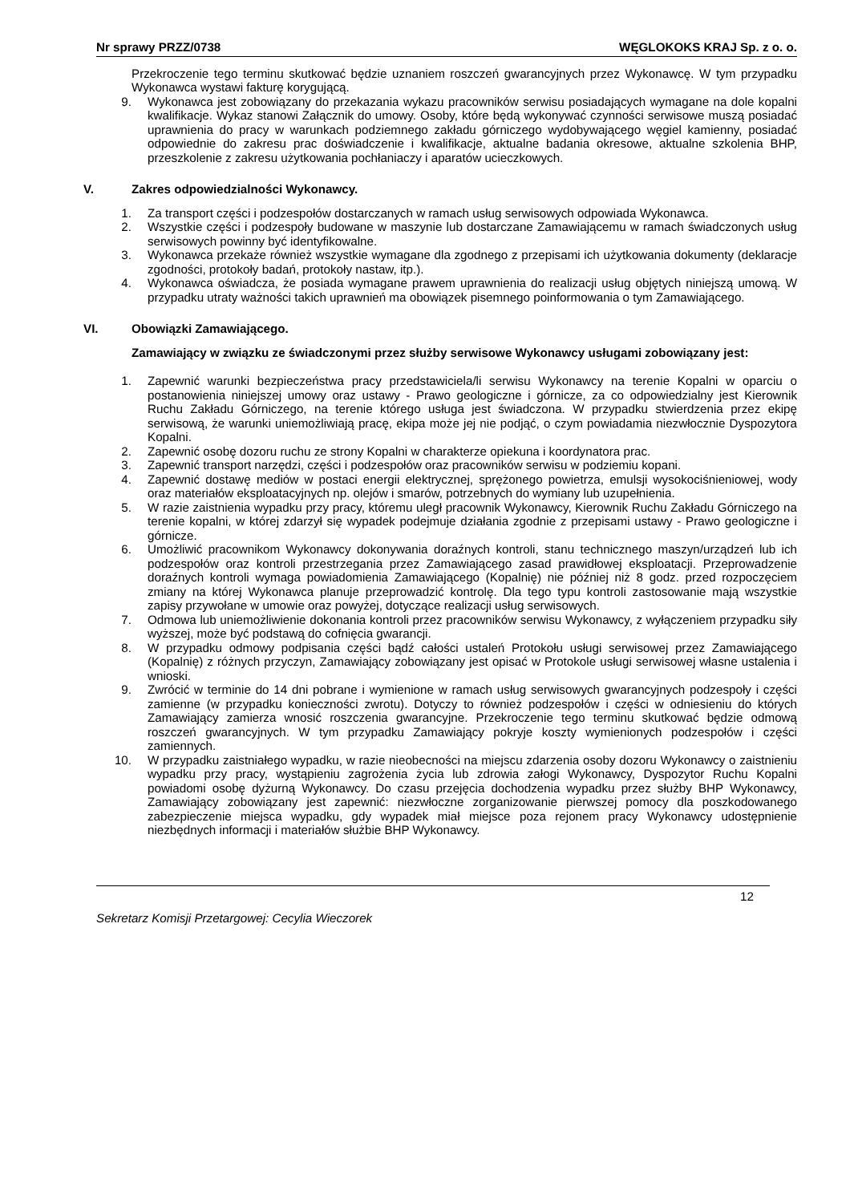Nr sprawy PRZZ/0738 WĘGLOKOKS KRAJ Sp. z o. o.
Przekroczenie tego terminu skutkować będzie uznaniem roszczeń gwarancyjnych przez Wykonawcę. W tym przypadku Wykonawca wystawi fakturę korygującą.
9. Wykonawca jest zobowiązany do przekazania wykazu pracowników serwisu posiadających wymagane na dole kopalni kwalifikacje. Wykaz stanowi Załącznik do umowy. Osoby, które będą wykonywać czynności serwisowe muszą posiadać uprawnienia do pracy w warunkach podziemnego zakładu górniczego wydobywającego węgiel kamienny, posiadać odpowiednie do zakresu prac doświadczenie i kwalifikacje, aktualne badania okresowe, aktualne szkolenia BHP, przeszkolenie z zakresu użytkowania pochłaniaczy i aparatów ucieczkowych.
V. Zakres odpowiedzialności Wykonawcy.
1. Za transport części i podzespołów dostarczanych w ramach usług serwisowych odpowiada Wykonawca.
2. Wszystkie części i podzespoły budowane w maszynie lub dostarczane Zamawiającemu w ramach świadczonych usług serwisowych powinny być identyfikowalne.
3. Wykonawca przekaże również wszystkie wymagane dla zgodnego z przepisami ich użytkowania dokumenty (deklaracje zgodności, protokoły badań, protokoły nastaw, itp.).
4. Wykonawca oświadcza, że posiada wymagane prawem uprawnienia do realizacji usług objętych niniejszą umową. W przypadku utraty ważności takich uprawnień ma obowiązek pisemnego poinformowania o tym Zamawiającego.
VI. Obowiązki Zamawiającego.
Zamawiający w związku ze świadczonymi przez służby serwisowe Wykonawcy usługami zobowiązany jest:
1. Zapewnić warunki bezpieczeństwa pracy przedstawiciela/li serwisu Wykonawcy na terenie Kopalni w oparciu o postanowienia niniejszej umowy oraz ustawy - Prawo geologiczne i górnicze, za co odpowiedzialny jest Kierownik Ruchu Zakładu Górniczego, na terenie którego usługa jest świadczona. W przypadku stwierdzenia przez ekipę serwisową, że warunki uniemożliwiają pracę, ekipa może jej nie podjąć, o czym powiadamia niezwłocznie Dyspozytora Kopalni.
2. Zapewnić osobę dozoru ruchu ze strony Kopalni w charakterze opiekuna i koordynatora prac.
3. Zapewnić transport narzędzi, części i podzespołów oraz pracowników serwisu w podziemiu kopani.
4. Zapewnić dostawę mediów w postaci energii elektrycznej, sprężonego powietrza, emulsji wysokociśnieniowej, wody oraz materiałów eksploatacyjnych np. olejów i smarów, potrzebnych do wymiany lub uzupełnienia.
5. W razie zaistnienia wypadku przy pracy, któremu uległ pracownik Wykonawcy, Kierownik Ruchu Zakładu Górniczego na terenie kopalni, w której zdarzył się wypadek podejmuje działania zgodnie z przepisami ustawy - Prawo geologiczne i górnicze.
6. Umożliwić pracownikom Wykonawcy dokonywania doraźnych kontroli, stanu technicznego maszyn/urządzeń lub ich podzespołów oraz kontroli przestrzegania przez Zamawiającego zasad prawidłowej eksploatacji. Przeprowadzenie doraźnych kontroli wymaga powiadomienia Zamawiającego (Kopalnię) nie później niż 8 godz. przed rozpoczęciem zmiany na której Wykonawca planuje przeprowadzić kontrolę. Dla tego typu kontroli zastosowanie mają wszystkie zapisy przywołane w umowie oraz powyżej, dotyczące realizacji usług serwisowych.
7. Odmowa lub uniemożliwienie dokonania kontroli przez pracowników serwisu Wykonawcy, z wyłączeniem przypadku siły wyższej, może być podstawą do cofnięcia gwarancji.
8. W przypadku odmowy podpisania części bądź całości ustaleń Protokołu usługi serwisowej przez Zamawiającego (Kopalnię) z różnych przyczyn, Zamawiający zobowiązany jest opisać w Protokole usługi serwisowej własne ustalenia i wnioski.
9. Zwrócić w terminie do 14 dni pobrane i wymienione w ramach usług serwisowych gwarancyjnych podzespoły i części zamienne (w przypadku konieczności zwrotu). Dotyczy to również podzespołów i części w odniesieniu do których Zamawiający zamierza wnosić roszczenia gwarancyjne. Przekroczenie tego terminu skutkować będzie odmową roszczeń gwarancyjnych. W tym przypadku Zamawiający pokryje koszty wymienionych podzespołów i części zamiennych.
10. W przypadku zaistniałego wypadku, w razie nieobecności na miejscu zdarzenia osoby dozoru Wykonawcy o zaistnieniu wypadku przy pracy, wystąpieniu zagrożenia życia lub zdrowia załogi Wykonawcy, Dyspozytor Ruchu Kopalni powiadomi osobę dyżurną Wykonawcy. Do czasu przejęcia dochodzenia wypadku przez służby BHP Wykonawcy, Zamawiający zobowiązany jest zapewnić: niezwłoczne zorganizowanie pierwszej pomocy dla poszkodowanego zabezpieczenie miejsca wypadku, gdy wypadek miał miejsce poza rejonem pracy Wykonawcy udostępnienie niezbędnych informacji i materiałów służbie BHP Wykonawcy.
12
Sekretarz Komisji Przetargowej: Cecylia Wieczorek